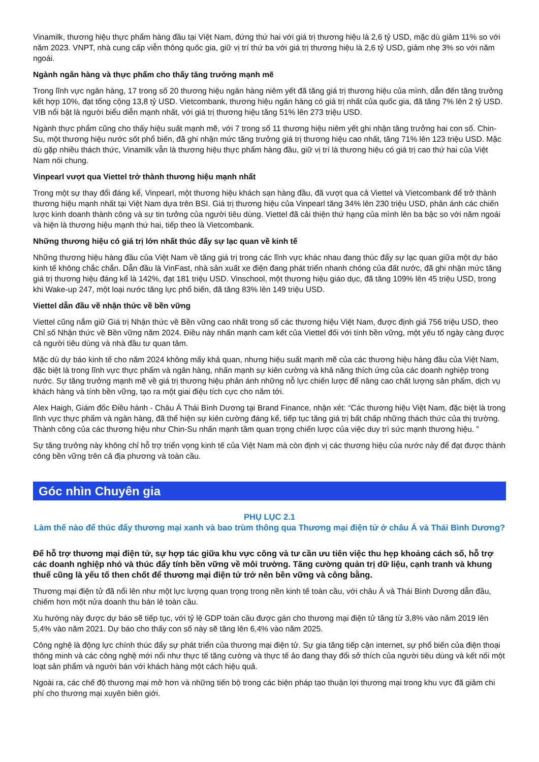Vinamilk, thương hiệu thực phẩm hàng đầu tại Việt Nam, đứng thứ hai với giá trị thương hiệu là 2,6 tỷ USD, mặc dù giảm 11% so với năm 2023. VNPT, nhà cung cấp viễn thông quốc gia, giữ vị trí thứ ba với giá trị thương hiệu là 2,6 tỷ USD, giảm nhẹ 3% so với năm ngoái.
Ngành ngân hàng và thực phẩm cho thấy tăng trưởng mạnh mẽ
Trong lĩnh vực ngân hàng, 17 trong số 20 thương hiệu ngân hàng niêm yết đã tăng giá trị thương hiệu của mình, dẫn đến tăng trưởng kết hợp 10%, đạt tổng cộng 13,8 tỷ USD. Vietcombank, thương hiệu ngân hàng có giá trị nhất của quốc gia, đã tăng 7% lên 2 tỷ USD. VIB nổi bật là người biểu diễn mạnh nhất, với giá trị thương hiệu tăng 51% lên 273 triệu USD.
Ngành thực phẩm cũng cho thấy hiệu suất mạnh mẽ, với 7 trong số 11 thương hiệu niêm yết ghi nhận tăng trưởng hai con số. Chin-Su, một thương hiệu nước sốt phổ biến, đã ghi nhận mức tăng trưởng giá trị thương hiệu cao nhất, tăng 71% lên 123 triệu USD. Mặc dù gặp nhiều thách thức, Vinamilk vẫn là thương hiệu thực phẩm hàng đầu, giữ vị trí là thương hiệu có giá trị cao thứ hai của Việt Nam nói chung.
Vinpearl vượt qua Viettel trở thành thương hiệu mạnh nhất
Trong một sự thay đổi đáng kể, Vinpearl, một thương hiệu khách sạn hàng đầu, đã vượt qua cả Viettel và Vietcombank để trở thành thương hiệu mạnh nhất tại Việt Nam dựa trên BSI. Giá trị thương hiệu của Vinpearl tăng 34% lên 230 triệu USD, phản ánh các chiến lược kinh doanh thành công và sự tin tưởng của người tiêu dùng. Viettel đã cải thiện thứ hạng của mình lên ba bậc so với năm ngoái và hiện là thương hiệu mạnh thứ hai, tiếp theo là Vietcombank.
Những thương hiệu có giá trị lớn nhất thúc đẩy sự lạc quan về kinh tế
Những thương hiệu hàng đầu của Việt Nam về tăng giá trị trong các lĩnh vực khác nhau đang thúc đẩy sự lạc quan giữa một dự báo kinh tế không chắc chắn. Dẫn đầu là VinFast, nhà sản xuất xe điện đang phát triển nhanh chóng của đất nước, đã ghi nhận mức tăng giá trị thương hiệu đáng kể là 142%, đạt 181 triệu USD. Vinschool, một thương hiệu giáo dục, đã tăng 109% lên 45 triệu USD, trong khi Wake-up 247, một loại nước tăng lực phổ biến, đã tăng 83% lên 149 triệu USD.
Viettel dẫn đầu về nhận thức về bền vững
Viettel cũng nắm giữ Giá trị Nhận thức về Bền vững cao nhất trong số các thương hiệu Việt Nam, được định giá 756 triệu USD, theo Chỉ số Nhận thức về Bền vững năm 2024. Điều này nhấn mạnh cam kết của Viettel đối với tính bền vững, một yếu tố ngày càng được cả người tiêu dùng và nhà đầu tư quan tâm.
Mặc dù dự báo kinh tế cho năm 2024 không mấy khả quan, nhưng hiệu suất mạnh mẽ của các thương hiệu hàng đầu của Việt Nam, đặc biệt là trong lĩnh vực thực phẩm và ngân hàng, nhấn mạnh sự kiên cường và khả năng thích ứng của các doanh nghiệp trong nước. Sự tăng trưởng mạnh mẽ về giá trị thương hiệu phản ánh những nỗ lực chiến lược để nâng cao chất lượng sản phẩm, dịch vụ khách hàng và tính bền vững, tạo ra một giai điệu tích cực cho năm tới.
Alex Haigh, Giám đốc Điều hành - Châu Á Thái Bình Dương tại Brand Finance, nhận xét: “Các thương hiệu Việt Nam, đặc biệt là trong lĩnh vực thực phẩm và ngân hàng, đã thể hiện sự kiên cường đáng kể, tiếp tục tăng giá trị bất chấp những thách thức của thị trường. Thành công của các thương hiệu như Chin-Su nhấn mạnh tầm quan trọng chiến lược của việc duy trì sức mạnh thương hiệu. ”
Sự tăng trưởng này không chỉ hỗ trợ triển vọng kinh tế của Việt Nam mà còn định vị các thương hiệu của nước này để đạt được thành công bền vững trên cả địa phương và toàn cầu.
Góc nhìn Chuyên gia
PHỤ LỤC 2.1
Làm thế nào để thúc đẩy thương mại xanh và bao trùm thông qua Thương mại điện tử ở châu Á và Thái Bình Dương?
Để hỗ trợ thương mại điện tử, sự hợp tác giữa khu vực công và tư cần ưu tiên việc thu hẹp khoảng cách số, hỗ trợ các doanh nghiệp nhỏ và thúc đẩy tính bền vững về môi trường. Tăng cường quản trị dữ liệu, cạnh tranh và khung thuế cũng là yếu tố then chốt để thương mại điện tử trở nên bền vững và công bằng.
Thương mại điện tử đã nổi lên như một lực lượng quan trọng trong nền kinh tế toàn cầu, với châu Á và Thái Bình Dương dẫn đầu, chiếm hơn một nửa doanh thu bán lẻ toàn cầu.
Xu hướng này được dự báo sẽ tiếp tục, với tỷ lệ GDP toàn cầu được gán cho thương mại điện tử tăng từ 3,8% vào năm 2019 lên 5,4% vào năm 2021. Dự báo cho thấy con số này sẽ tăng lên 6,4% vào năm 2025.
Công nghệ là động lực chính thúc đẩy sự phát triển của thương mại điện tử. Sự gia tăng tiếp cận internet, sự phổ biến của điện thoại thông minh và các công nghệ mới nổi như thực tế tăng cường và thực tế ảo đang thay đổi sở thích của người tiêu dùng và kết nối một loạt sản phẩm và người bán với khách hàng một cách hiệu quả.
Ngoài ra, các chế độ thương mại mở hơn và những tiến bộ trong các biện pháp tạo thuận lợi thương mại trong khu vực đã giảm chi phí cho thương mại xuyên biên giới.